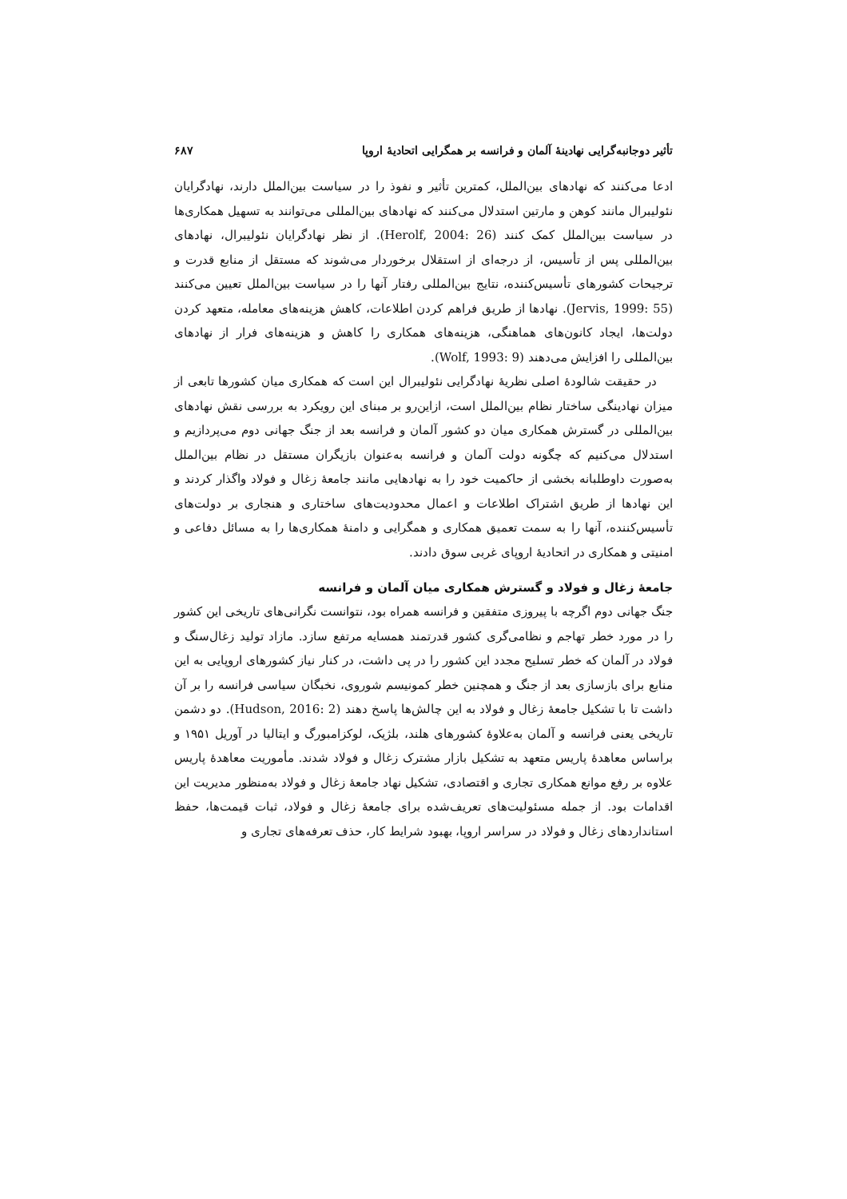تأثیر دوجانبه‌گرایی نهادینهٔ آلمان و فرانسه بر همگرایی اتحادیهٔ اروپا ۶۸۷
ادعا می‌کنند که نهادهای بین‌الملل، کمترین تأثیر و نفوذ را در سیاست بین‌الملل دارند، نهادگرایان نئولیبرال مانند کوهن و مارتین استدلال می‌کنند که نهادهای بین‌المللی می‌توانند به تسهیل همکاری‌ها در سیاست بین‌الملل کمک کنند (Herolf, 2004: 26). از نظر نهادگرایان نئولیبرال، نهادهای بین‌المللی پس از تأسیس، از درجه‌ای از استقلال برخوردار می‌شوند که مستقل از منابع قدرت و ترجیحات کشورهای تأسیس‌کننده، نتایج بین‌المللی رفتار آنها را در سیاست بین‌الملل تعیین می‌کنند (Jervis, 1999: 55). نهادها از طریق فراهم کردن اطلاعات، کاهش هزینه‌های معامله، متعهد کردن دولت‌ها، ایجاد کانون‌های هماهنگی، هزینه‌های همکاری را کاهش و هزینه‌های فرار از نهادهای بین‌المللی را افزایش می‌دهند (Wolf, 1993: 9).
در حقیقت شالودهٔ اصلی نظریهٔ نهادگرایی نئولیبرال این است که همکاری میان کشورها تابعی از میزان نهادینگی ساختار نظام بین‌الملل است، ازاین‌رو بر مبنای این رویکرد به بررسی نقش نهادهای بین‌المللی در گسترش همکاری میان دو کشور آلمان و فرانسه بعد از جنگ جهانی دوم می‌پردازیم و استدلال می‌کنیم که چگونه دولت آلمان و فرانسه به‌عنوان بازیگران مستقل در نظام بین‌الملل به‌صورت داوطلبانه بخشی از حاکمیت خود را به نهادهایی مانند جامعهٔ زغال و فولاد واگذار کردند و این نهادها از طریق اشتراک اطلاعات و اعمال محدودیت‌های ساختاری و هنجاری بر دولت‌های تأسیس‌کننده، آنها را به سمت تعمیق همکاری و همگرایی و دامنهٔ همکاری‌ها را به مسائل دفاعی و امنیتی و همکاری در اتحادیهٔ اروپای غربی سوق دادند.
جامعهٔ زغال و فولاد و گسترش همکاری میان آلمان و فرانسه
جنگ جهانی دوم اگرچه با پیروزی متفقین و فرانسه همراه بود، نتوانست نگرانی‌های تاریخی این کشور را در مورد خطر تهاجم و نظامی‌گری کشور قدرتمند همسایه مرتفع سازد. مازاد تولید زغال‌سنگ و فولاد در آلمان که خطر تسلیح مجدد این کشور را در پی داشت، در کنار نیاز کشورهای اروپایی به این منابع برای بازسازی بعد از جنگ و همچنین خطر کمونیسم شوروی، نخبگان سیاسی فرانسه را بر آن داشت تا با تشکیل جامعهٔ زغال و فولاد به این چالش‌ها پاسخ دهند (Hudson, 2016: 2). دو دشمن تاریخی یعنی فرانسه و آلمان به‌علاوهٔ کشورهای هلند، بلژیک، لوکزامبورگ و ایتالیا در آوریل ۱۹۵۱ و براساس معاهدهٔ پاریس متعهد به تشکیل بازار مشترک زغال و فولاد شدند. مأموریت معاهدهٔ پاریس علاوه بر رفع موانع همکاری تجاری و اقتصادی، تشکیل نهاد جامعهٔ زغال و فولاد به‌منظور مدیریت این اقدامات بود. از جمله مسئولیت‌های تعریف‌شده برای جامعهٔ زغال و فولاد، ثبات قیمت‌ها، حفظ استانداردهای زغال و فولاد در سراسر اروپا، بهبود شرایط کار، حذف تعرفه‌های تجاری و